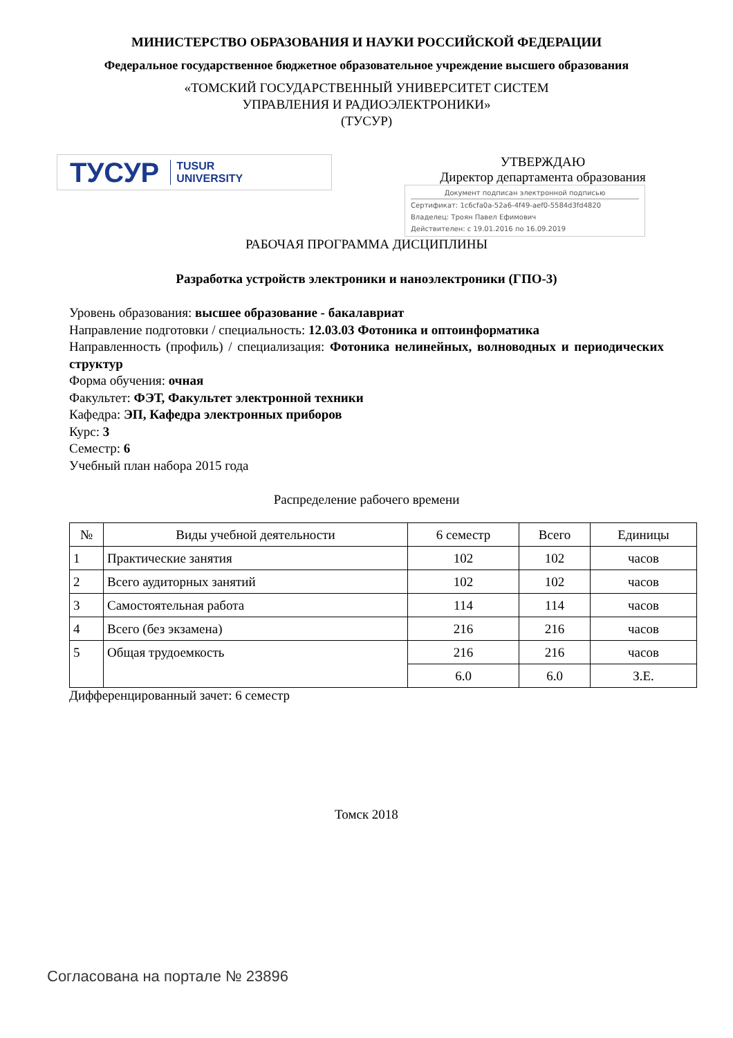МИНИСТЕРСТВО ОБРАЗОВАНИЯ И НАУКИ РОССИЙСКОЙ ФЕДЕРАЦИИ
Федеральное государственное бюджетное образовательное учреждение высшего образования
«ТОМСКИЙ ГОСУДАРСТВЕННЫЙ УНИВЕРСИТЕТ СИСТЕМ
УПРАВЛЕНИЯ И РАДИОЭЛЕКТРОНИКИ»
(ТУСУР)
ТУСУР TUSUR
UNIVERSITY
УТВЕРЖДАЮ
Директор департамента образования
Документ подписан электронной подписью
Сертификат: 1c6cfa0a-52a6-4f49-aef0-5584d3fd4820
Владелец: Троян Павел Ефимович
Действителен: с 19.01.2016 по 16.09.2019
РАБОЧАЯ ПРОГРАММА ДИСЦИПЛИНЫ
Разработка устройств электроники и наноэлектроники (ГПО-3)
Уровень образования: высшее образование - бакалавриат
Направление подготовки / специальность: 12.03.03 Фотоника и оптоинформатика
Направленность (профиль) / специализация: Фотоника нелинейных, волноводных и периодических структур
Форма обучения: очная
Факультет: ФЭТ, Факультет электронной техники
Кафедра: ЭП, Кафедра электронных приборов
Курс: 3
Семестр: 6
Учебный план набора 2015 года
Распределение рабочего времени
| № | Виды учебной деятельности | 6 семестр | Всего | Единицы |
| --- | --- | --- | --- | --- |
| 1 | Практические занятия | 102 | 102 | часов |
| 2 | Всего аудиторных занятий | 102 | 102 | часов |
| 3 | Самостоятельная работа | 114 | 114 | часов |
| 4 | Всего (без экзамена) | 216 | 216 | часов |
| 5 | Общая трудоемкость | 216 | 216 | часов |
| | | 6.0 | 6.0 | З.Е. |
Дифференцированный зачет: 6 семестр
Томск 2018
Согласована на портале № 23896